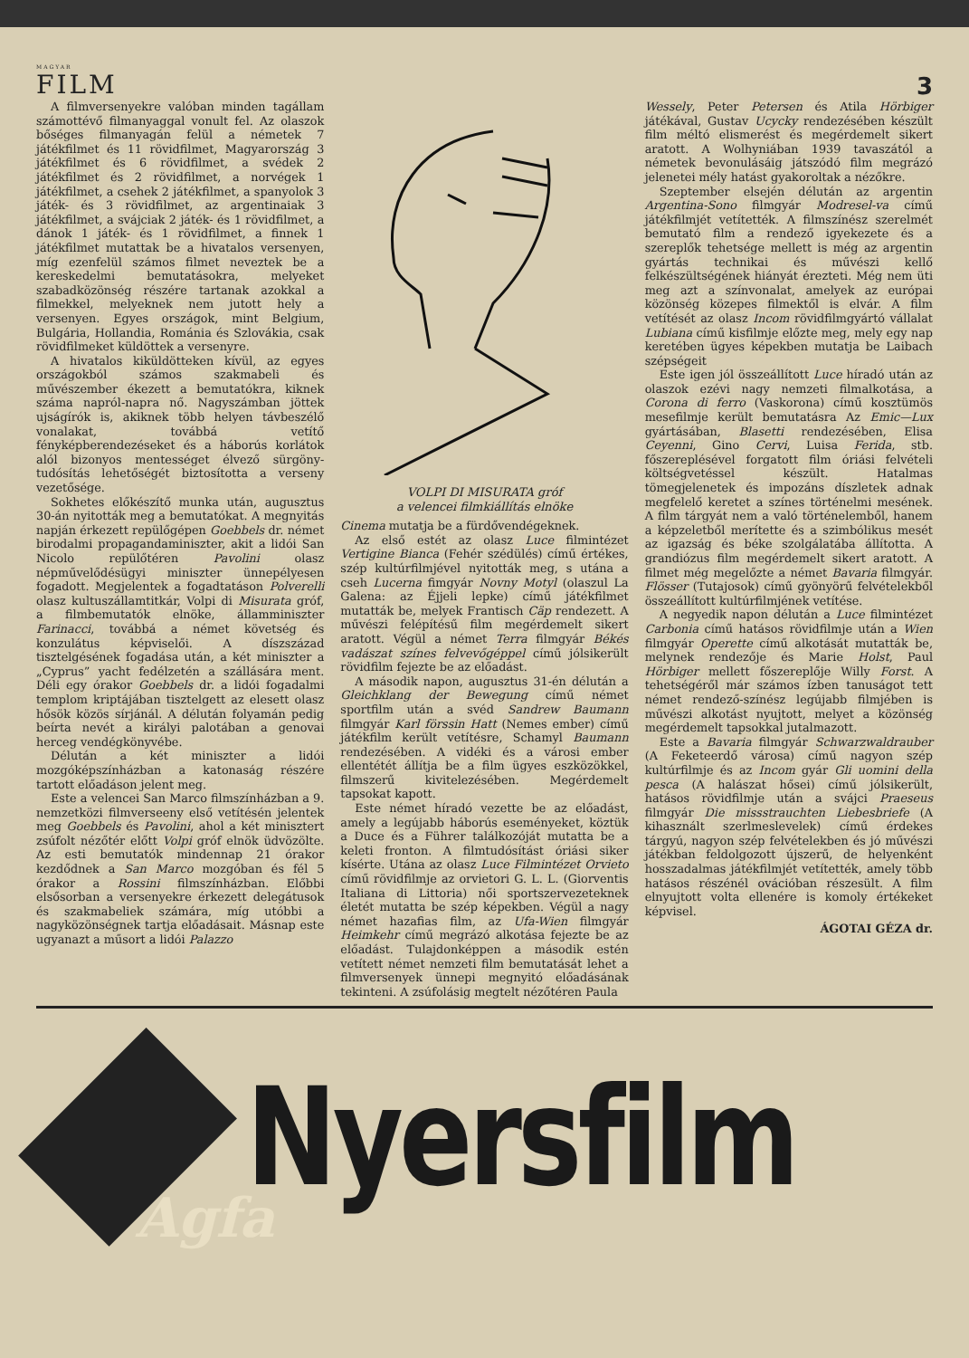MAGYAR
FILM
3
A filmversenyekre valóban minden tagállam számottévő filmanyaggal vonult fel. Az olaszok bőséges filmanyagán felül a németek 7 játékfilmet és 11 rövidfilmet, Magyarország 3 játékfilmet és 6 rövidfilmet, a svédek 2 játékfilmet és 2 rövidfilmet, a norvégek 1 játékfilmet, a csehek 2 játékfilmet, a spanyolok 3 játék- és 3 rövidfilmet, az argentinaiak 3 játékfilmet, a svájciak 2 játék- és 1 rövidfilmet, a dánok 1 játék- és 1 rövidfilmet, a finnek 1 játékfilmet mutattak be a hivatalos versenyen, míg ezenfelül számos filmet neveztek be a kereskedelmi bemutatásokra, melyeket szabadközönség részére tartanak azokkal a filmekkel, melyeknek nem jutott hely a versenyen. Egyes országok, mint Belgium, Bulgária, Hollandia, Románia és Szlovákia, csak rövidfilmeket küldöttek a versenyre.
A hivatalos kiküldötteken kívül, az egyes országokból számos szakmabeli és művészember ékezett a bemutatókra, kiknek száma napról-napra nő. Nagyszámban jöttek ujságírók is, akiknek több helyen távbeszélő vonalakat, továbbá vetítő fényképberendezéseket és a háborús korlátok alól bizonyos mentességet élvező sürgöny-tudósítás lehetőségét biztosította a verseny vezetősége.
Sokhetes előkészítő munka után, augusztus 30-án nyitották meg a bemutatókat. A megnyitás napján érkezett repülőgépen Goebbels dr. német birodalmi propagandaminiszter, akit a lidói San Nicolo repülőtéren Pavolini olasz népművelődésügyi miniszter ünnepélyesen fogadott. Megjelentek a fogadtatáson Polverelli olasz kultuszállamtitkár, Volpi di Misurata gróf, a filmbemutatók elnöke, államminiszter Farinacci, továbbá a német követség és konzulátus képviselői. A díszszázad tisztelgésének fogadása után, a két miniszter a „Cyprus” yacht fedélzetén a szállására ment. Déli egy órakor Goebbels dr. a lidói fogadalmi templom kriptájában tisztelgett az elesett olasz hősök közös sírjánál. A délután folyamán pedig beírta nevét a királyi palotában a genovai herceg vendégkönyvébe.
Délután a két miniszter a lidói mozgóképszínházban a katonaság részére tartott előadáson jelent meg.
Este a velencei San Marco filmszínházban a 9. nemzetközi filmverseeny első vetítésén jelentek meg Goebbels és Pavolini, ahol a két minisztert zsúfolt nézőtér előtt Volpi gróf elnök üdvözölte. Az esti bemutatók mindennap 21 órakor kezdődnek a San Marco mozgóban és fél 5 órakor a Rossini filmszínházban. Előbbi elsősorban a versenyekre érkezett delegátusok és szakmabeliek számára, míg utóbbi a nagyközönségnek tartja előadásait. Másnap este ugyanazt a műsort a lidói Palazzo
VOLPI DI MISURATA gróf
a velencei filmkiállítás elnöke
Cinema mutatja be a fürdővendégeknek.
Az első estét az olasz Luce filmintézet Vertigine Bianca (Fehér szédülés) című értékes, szép kultúrfilmjével nyitották meg, s utána a cseh Lucerna fimgyár Novny Motyl (olaszul La Galena: az Éjjeli lepke) című játékfilmet mutatták be, melyek Frantisch Cäp rendezett. A művészi felépítésű film megérdemelt sikert aratott. Végül a német Terra filmgyár Békés vadászat színes felvevőgéppel című jólsikerült rövidfilm fejezte be az előadást.
A második napon, augusztus 31-én délután a Gleichklang der Bewegung című német sportfilm után a svéd Sandrew Baumann filmgyár Karl förssin Hatt (Nemes ember) című játékfilm került vetítésre, Schamyl Baumann rendezésében. A vidéki és a városi ember ellentétét állítja be a film ügyes eszközökkel, filmszerű kivitelezésében. Megérdemelt tapsokat kapott.
Este német híradó vezette be az előadást, amely a legújabb háborús eseményeket, köztük a Duce és a Führer találkozóját mutatta be a keleti fronton. A filmtudósítást óriási siker kísérte. Utána az olasz Luce Filmintézet Orvieto című rövidfilmje az orvietori G. L. L. (Giorventis Italiana di Littoria) női sportszervezeteknek életét mutatta be szép képekben. Végül a nagy német hazafias film, az Ufa-Wien filmgyár Heimkehr című megrázó alkotása fejezte be az előadást. Tulajdonképpen a második estén vetített német nemzeti film bemutatását lehet a filmversenyek ünnepi megnyitó előadásának tekinteni. A zsúfolásig megtelt nézőtéren Paula
Wessely, Peter Petersen és Atila Hörbiger játékával, Gustav Ucycky rendezésében készült film méltó elismerést és megérdemelt sikert aratott. A Wolhyniában 1939 tavaszától a németek bevonulásáig játszódó film megrázó jelenetei mély hatást gyakoroltak a nézőkre.
Szeptember elsején délután az argentin Argentina-Sono filmgyár Modresel-va című játékfilmjét vetítették. A filmszínész szerelmét bemutató film a rendező igyekezete és a szereplők tehetsége mellett is még az argentin gyártás technikai és művészi kellő felkészültségének hiányát érezteti. Még nem üti meg azt a színvonalat, amelyek az európai közönség közepes filmektől is elvár. A film vetítését az olasz Incom rövidfilmgyártó vállalat Lubiana című kisfilmje előzte meg, mely egy nap keretében ügyes képekben mutatja be Laibach szépségeit
Este igen jól összeállított Luce híradó után az olaszok ezévi nagy nemzeti filmalkotása, a Corona di ferro (Vaskorona) című kosztümös mesefilmje került bemutatásra Az Emic—Lux gyártásában, Blasetti rendezésében, Elisa Ceyenni, Gino Cervi, Luisa Ferida, stb. főszereplésével forgatott film óriási felvételi költségvetéssel készült. Hatalmas tömegjelenetek és impozáns díszletek adnak megfelelő keretet a színes történelmi mesének. A film tárgyát nem a való történelemből, hanem a képzeletből merítette és a szimbólikus mesét az igazság és béke szolgálatába állította. A grandiózus film megérdemelt sikert aratott. A filmet még megelőzte a német Bavaria filmgyár. Flösser (Tutajosok) című gyönyörű felvételekből összeállított kultúrfilmjének vetítése.
A negyedik napon délután a Luce filmintézet Carbonia című hatásos rövidfilmje után a Wien filmgyár Operette című alkotását mutatták be, melynek rendezője és Marie Holst, Paul Hörbiger mellett főszereplője Willy Forst. A tehetségéről már számos ízben tanuságot tett német rendező-színész legújabb filmjében is művészi alkotást nyujtott, melyet a közönség megérdemelt tapsokkal jutalmazott.
Este a Bavaria filmgyár Schwarzwaldrauber (A Feketeerdő városa) című nagyon szép kultúrfilmje és az Incom gyár Gli uomini della pesca (A halászat hősei) című jólsikerült, hatásos rövidfilmje után a svájci Praeseus filmgyár Die missstrauchten Liebesbriefe (A kihasznált szerlmeslevelek) című érdekes tárgyú, nagyon szép felvételekben és jó művészi játékban feldolgozott újszerű, de helyenként hosszadalmas játékfilmjét vetítették, amely több hatásos részénél ovációban részesült. A film elnyujtott volta ellenére is komoly értékeket képvisel.
ÁGOTAI GÉZA dr.
Agfa
Nyersfilm